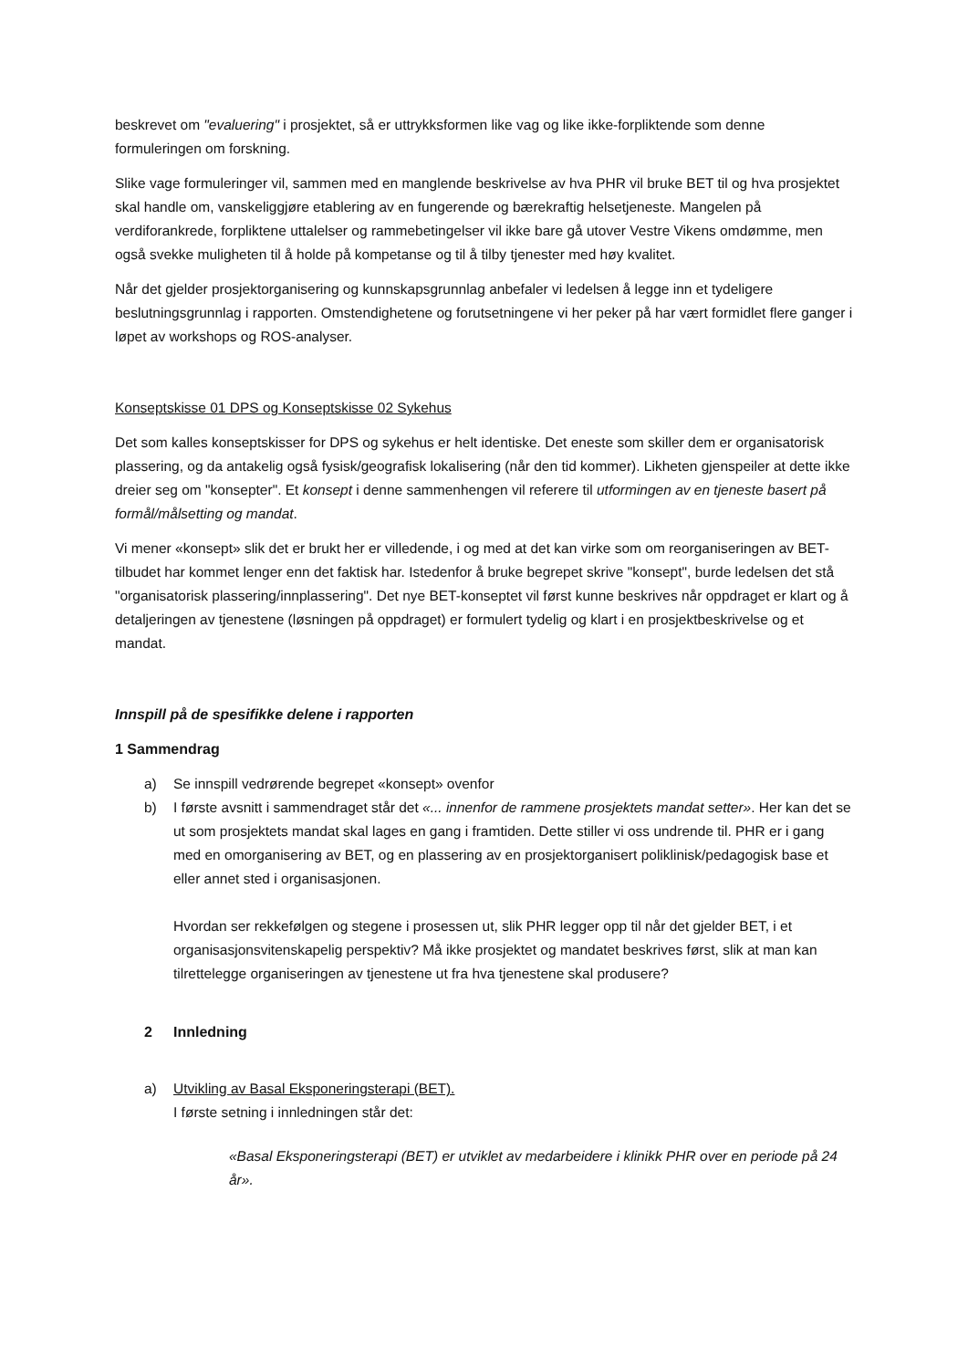beskrevet om "evaluering" i prosjektet, så er uttrykksformen like vag og like ikke-forpliktende som denne formuleringen om forskning.
Slike vage formuleringer vil, sammen med en manglende beskrivelse av hva PHR vil bruke BET til og hva prosjektet skal handle om, vanskeliggjøre etablering av en fungerende og bærekraftig helsetjeneste. Mangelen på verdiforankrede, forpliktene uttalelser og rammebetingelser vil ikke bare gå utover Vestre Vikens omdømme, men også svekke muligheten til å holde på kompetanse og til å tilby tjenester med høy kvalitet.
Når det gjelder prosjektorganisering og kunnskapsgrunnlag anbefaler vi ledelsen å legge inn et tydeligere beslutningsgrunnlag i rapporten. Omstendighetene og forutsetningene vi her peker på har vært formidlet flere ganger i løpet av workshops og ROS-analyser.
Konseptskisse 01 DPS og Konseptskisse 02 Sykehus
Det som kalles konseptskisser for DPS og sykehus er helt identiske. Det eneste som skiller dem er organisatorisk plassering, og da antakelig også fysisk/geografisk lokalisering (når den tid kommer). Likheten gjenspeiler at dette ikke dreier seg om "konsepter". Et konsept i denne sammenhengen vil referere til utformingen av en tjeneste basert på formål/målsetting og mandat.
Vi mener «konsept» slik det er brukt her er villedende, i og med at det kan virke som om reorganiseringen av BET-tilbudet har kommet lenger enn det faktisk har. Istedenfor å bruke begrepet skrive "konsept", burde ledelsen det stå "organisatorisk plassering/innplassering". Det nye BET-konseptet vil først kunne beskrives når oppdraget er klart og å detaljeringen av tjenestene (løsningen på oppdraget) er formulert tydelig og klart i en prosjektbeskrivelse og et mandat.
Innspill på de spesifikke delene i rapporten
1 Sammendrag
a) Se innspill vedrørende begrepet «konsept» ovenfor
b) I første avsnitt i sammendraget står det «... innenfor de rammene prosjektets mandat setter». Her kan det se ut som prosjektets mandat skal lages en gang i framtiden. Dette stiller vi oss undrende til. PHR er i gang med en omorganisering av BET, og en plassering av en prosjektorganisert poliklinisk/pedagogisk base et eller annet sted i organisasjonen.
Hvordan ser rekkefølgen og stegene i prosessen ut, slik PHR legger opp til når det gjelder BET, i et organisasjonsvitenskapelig perspektiv? Må ikke prosjektet og mandatet beskrives først, slik at man kan tilrettelegge organiseringen av tjenestene ut fra hva tjenestene skal produsere?
2 Innledning
a) Utvikling av Basal Eksponeringsterapi (BET).
I første setning i innledningen står det:
«Basal Eksponeringsterapi (BET) er utviklet av medarbeidere i klinikk PHR over en periode på 24 år».